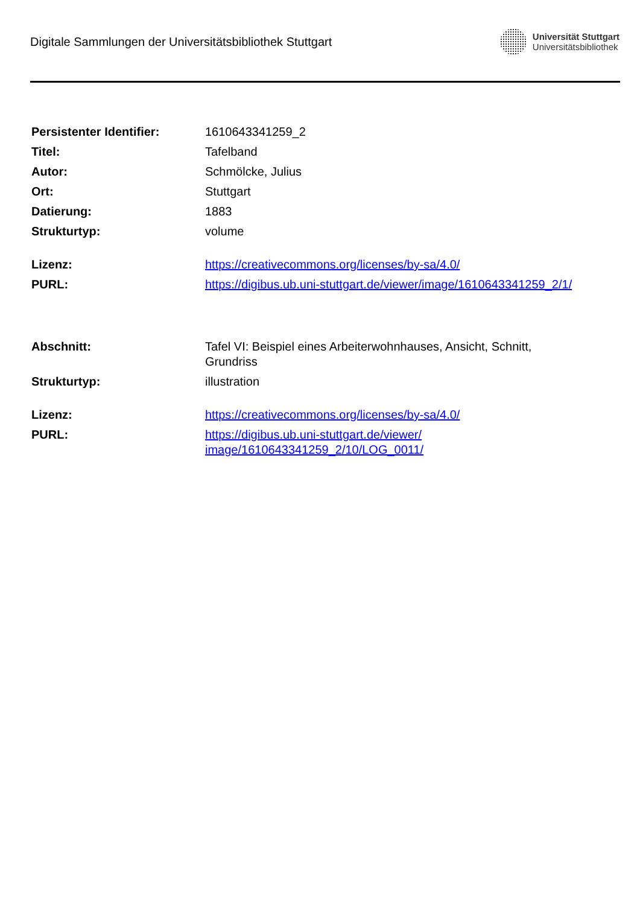Digitale Sammlungen der Universitätsbibliothek Stuttgart
Universität Stuttgart
Universitätsbibliothek
| Persistenter Identifier: | 1610643341259_2 |
| Titel: | Tafelband |
| Autor: | Schmölcke, Julius |
| Ort: | Stuttgart |
| Datierung: | 1883 |
| Strukturtyp: | volume |
| Lizenz: | https://creativecommons.org/licenses/by-sa/4.0/ |
| PURL: | https://digibus.ub.uni-stuttgart.de/viewer/image/1610643341259_2/1/ |
| Abschnitt: | Tafel VI: Beispiel eines Arbeiterwohnhauses, Ansicht, Schnitt, Grundriss |
| Strukturtyp: | illustration |
| Lizenz: | https://creativecommons.org/licenses/by-sa/4.0/ |
| PURL: | https://digibus.ub.uni-stuttgart.de/viewer/ image/1610643341259_2/10/LOG_0011/ |